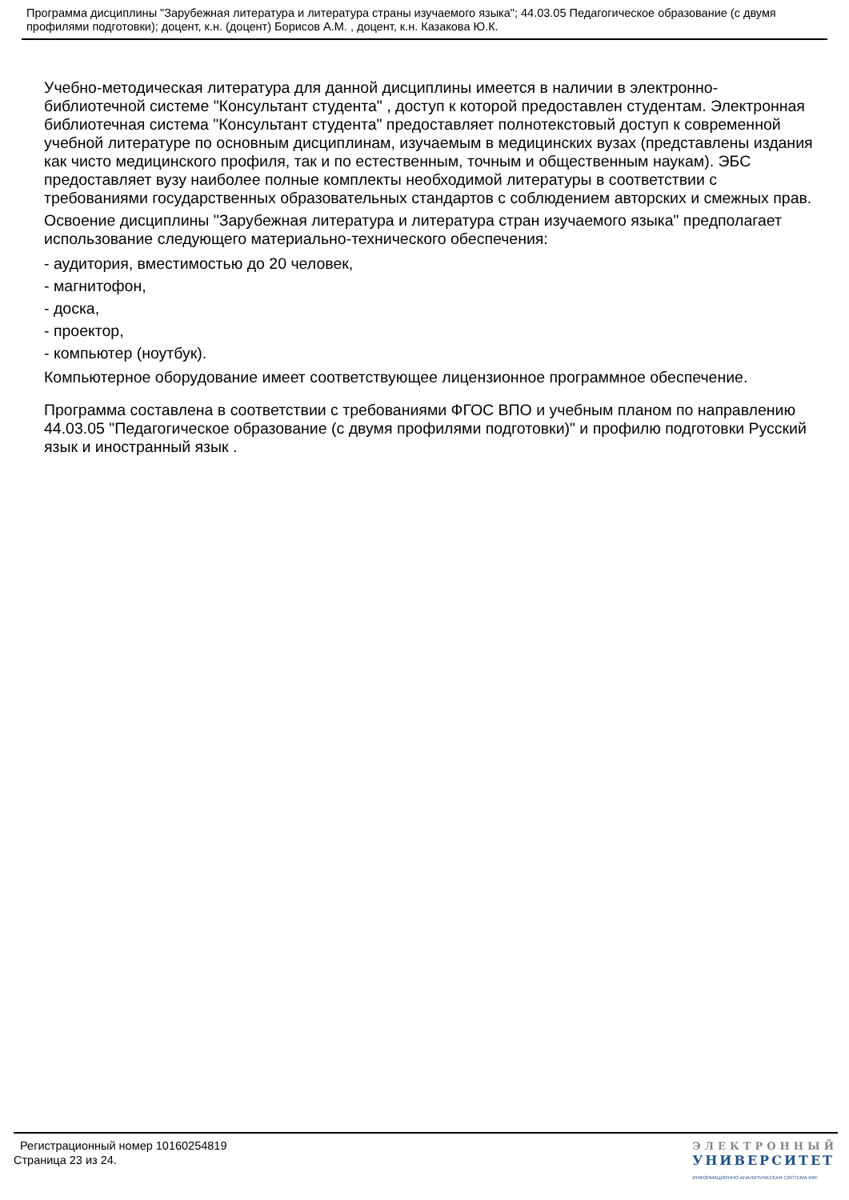Программа дисциплины "Зарубежная литература и литература страны изучаемого языка"; 44.03.05 Педагогическое образование (с двумя профилями подготовки); доцент, к.н. (доцент) Борисов А.М. , доцент, к.н. Казакова Ю.К.
Учебно-методическая литература для данной дисциплины имеется в наличии в электронно-библиотечной системе "Консультант студента" , доступ к которой предоставлен студентам. Электронная библиотечная система "Консультант студента" предоставляет полнотекстовый доступ к современной учебной литературе по основным дисциплинам, изучаемым в медицинских вузах (представлены издания как чисто медицинского профиля, так и по естественным, точным и общественным наукам). ЭБС предоставляет вузу наиболее полные комплекты необходимой литературы в соответствии с требованиями государственных образовательных стандартов с соблюдением авторских и смежных прав.
Освоение дисциплины "Зарубежная литература и литература стран изучаемого языка" предполагает использование следующего материально-технического обеспечения:
- аудитория, вместимостью до 20 человек,
- магнитофон,
- доска,
- проектор,
- компьютер (ноутбук).
Компьютерное оборудование имеет соответствующее лицензионное программное обеспечение.
Программа составлена в соответствии с требованиями ФГОС ВПО и учебным планом по направлению 44.03.05 "Педагогическое образование (с двумя профилями подготовки)" и профилю подготовки Русский язык и иностранный язык .
Регистрационный номер 10160254819
Страница 23 из 24.
ЭЛЕКТРОННЫЙ
УНИВЕРСИТЕТ
ИНФОРМАЦИОННО-АНАЛИТИЧЕСКАЯ СИСТЕМА КФУ